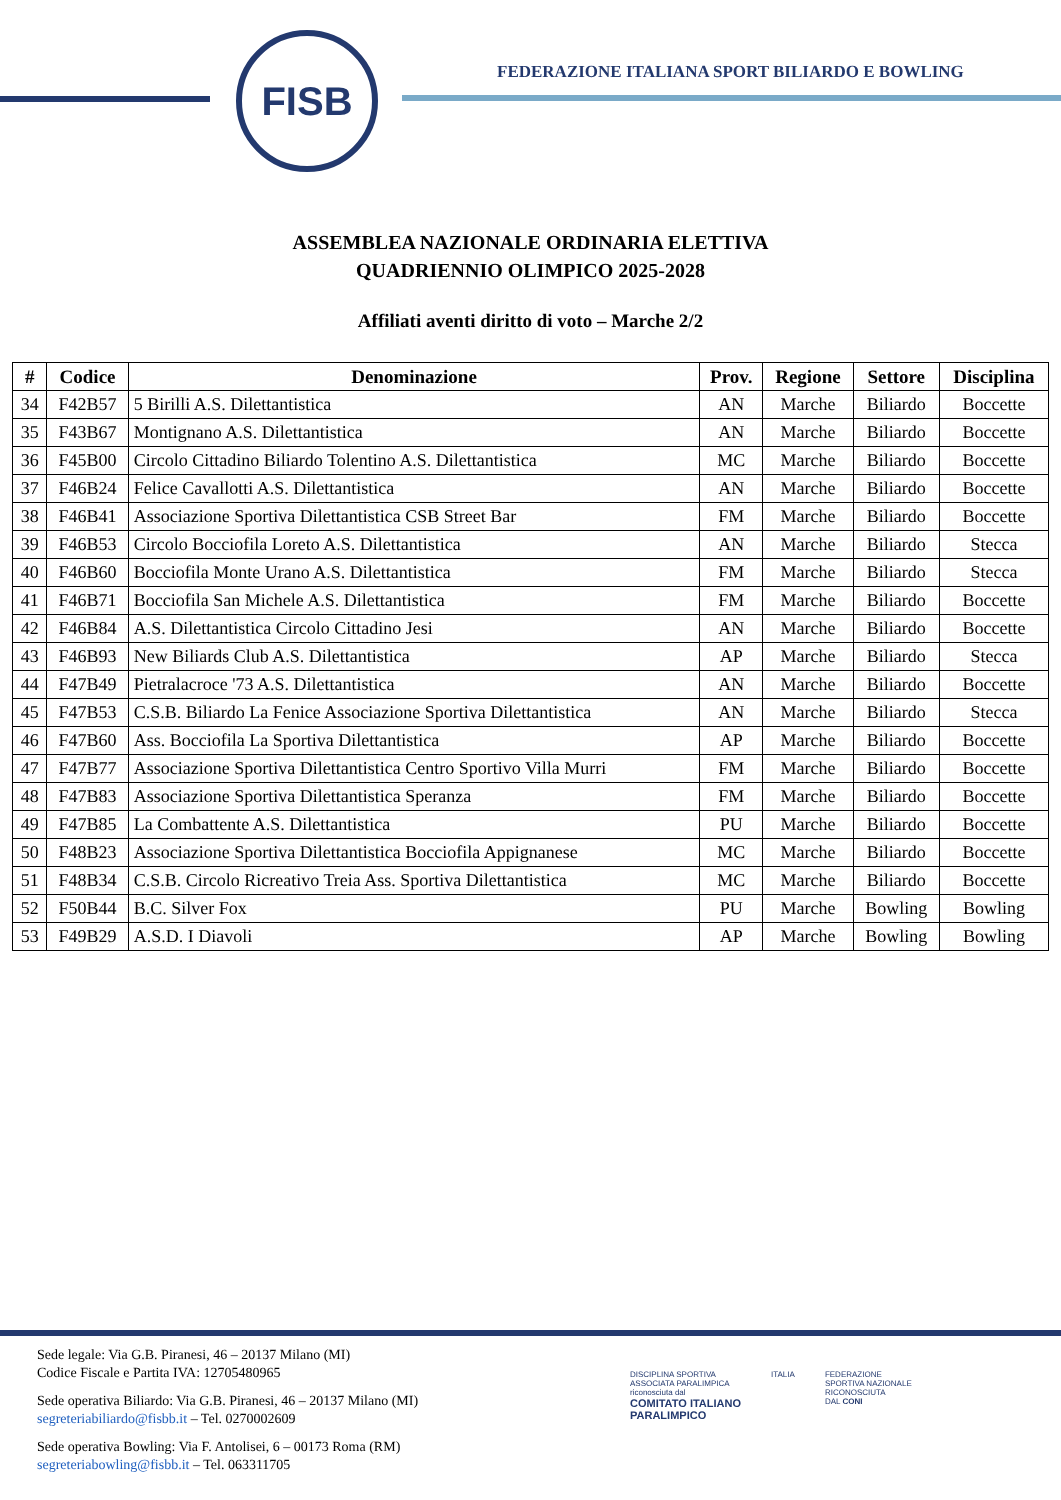FISB
FEDERAZIONE ITALIANA SPORT BILIARDO E BOWLING
ASSEMBLEA NAZIONALE ORDINARIA ELETTIVA
QUADRIENNIO OLIMPICO 2025-2028
Affiliati aventi diritto di voto – Marche 2/2
| # | Codice | Denominazione | Prov. | Regione | Settore | Disciplina |
| --- | --- | --- | --- | --- | --- | --- |
| 34 | F42B57 | 5 Birilli A.S. Dilettantistica | AN | Marche | Biliardo | Boccette |
| 35 | F43B67 | Montignano A.S. Dilettantistica | AN | Marche | Biliardo | Boccette |
| 36 | F45B00 | Circolo Cittadino Biliardo Tolentino A.S. Dilettantistica | MC | Marche | Biliardo | Boccette |
| 37 | F46B24 | Felice Cavallotti A.S. Dilettantistica | AN | Marche | Biliardo | Boccette |
| 38 | F46B41 | Associazione Sportiva Dilettantistica CSB Street Bar | FM | Marche | Biliardo | Boccette |
| 39 | F46B53 | Circolo Bocciofila Loreto A.S. Dilettantistica | AN | Marche | Biliardo | Stecca |
| 40 | F46B60 | Bocciofila Monte Urano A.S. Dilettantistica | FM | Marche | Biliardo | Stecca |
| 41 | F46B71 | Bocciofila San Michele A.S. Dilettantistica | FM | Marche | Biliardo | Boccette |
| 42 | F46B84 | A.S. Dilettantistica Circolo Cittadino Jesi | AN | Marche | Biliardo | Boccette |
| 43 | F46B93 | New Biliards Club A.S. Dilettantistica | AP | Marche | Biliardo | Stecca |
| 44 | F47B49 | Pietralacroce '73 A.S. Dilettantistica | AN | Marche | Biliardo | Boccette |
| 45 | F47B53 | C.S.B. Biliardo La Fenice Associazione Sportiva Dilettantistica | AN | Marche | Biliardo | Stecca |
| 46 | F47B60 | Ass. Bocciofila La Sportiva Dilettantistica | AP | Marche | Biliardo | Boccette |
| 47 | F47B77 | Associazione Sportiva Dilettantistica Centro Sportivo Villa Murri | FM | Marche | Biliardo | Boccette |
| 48 | F47B83 | Associazione Sportiva Dilettantistica Speranza | FM | Marche | Biliardo | Boccette |
| 49 | F47B85 | La Combattente A.S. Dilettantistica | PU | Marche | Biliardo | Boccette |
| 50 | F48B23 | Associazione Sportiva Dilettantistica Bocciofila Appignanese | MC | Marche | Biliardo | Boccette |
| 51 | F48B34 | C.S.B. Circolo Ricreativo Treia Ass. Sportiva Dilettantistica | MC | Marche | Biliardo | Boccette |
| 52 | F50B44 | B.C. Silver Fox | PU | Marche | Bowling | Bowling |
| 53 | F49B29 | A.S.D. I Diavoli | AP | Marche | Bowling | Bowling |
Sede legale: Via G.B. Piranesi, 46 – 20137 Milano (MI)
Codice Fiscale e Partita IVA: 12705480965
Sede operativa Biliardo: Via G.B. Piranesi, 46 – 20137 Milano (MI)
segreteriabiliardo@fisbb.it – Tel. 0270002609
Sede operativa Bowling: Via F. Antolisei, 6 – 00173 Roma (RM)
segreteriabowling@fisbb.it – Tel. 063311705
DISCIPLINA SPORTIVA
ASSOCIATA PARALIMPICA
riconosciuta dal
COMITATO ITALIANO
PARALIMPICO
ITALIA FEDERAZIONE
SPORTIVA NAZIONALE
RICONOSCIUTA
DAL CONI